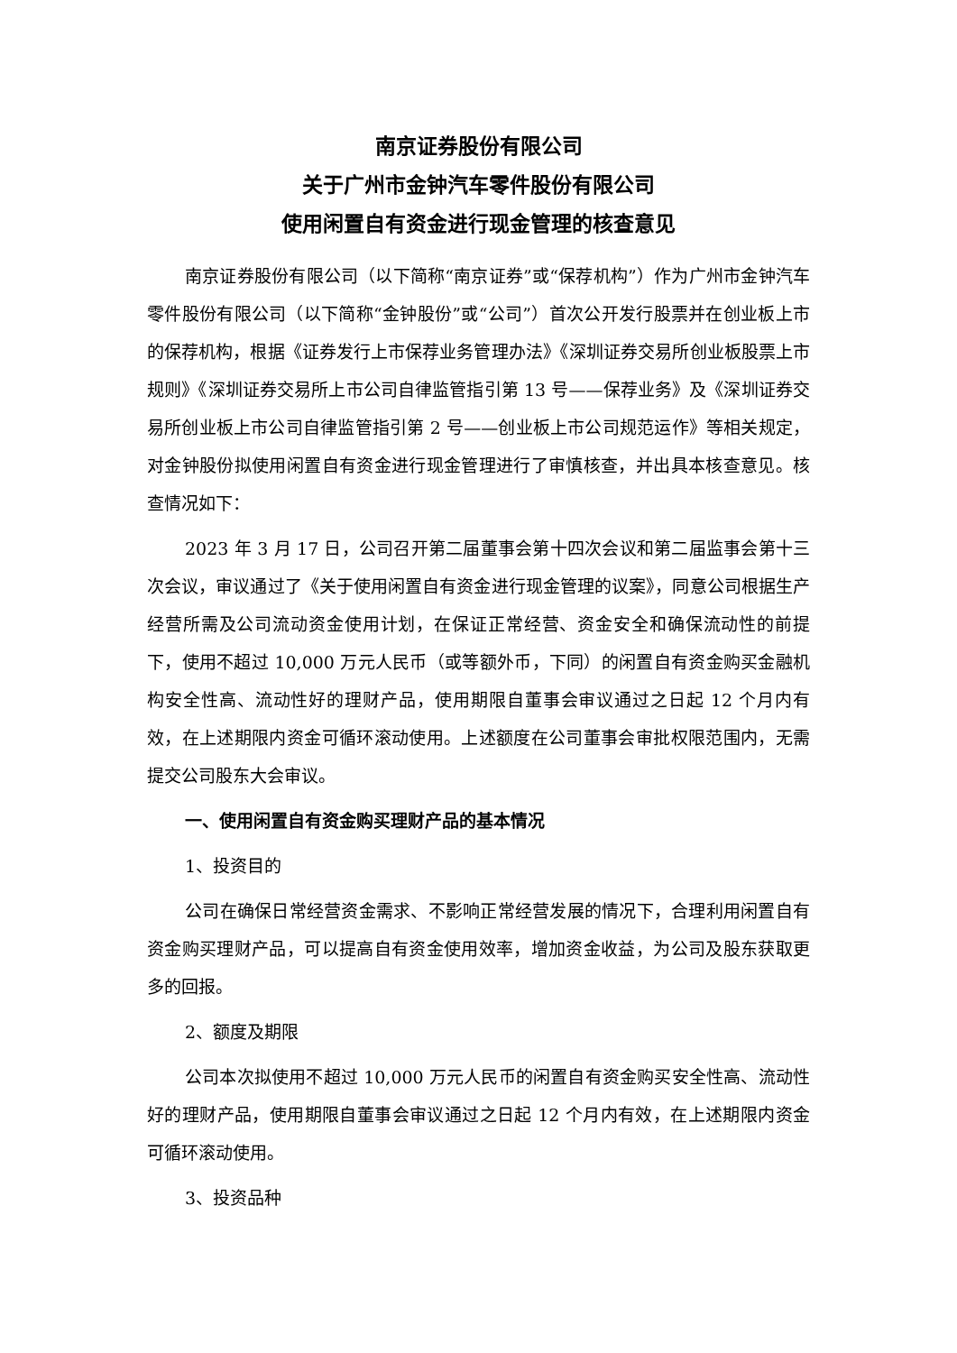南京证券股份有限公司
关于广州市金钟汽车零件股份有限公司
使用闲置自有资金进行现金管理的核查意见
南京证券股份有限公司（以下简称“南京证券”或“保荐机构”）作为广州市金钟汽车零件股份有限公司（以下简称“金钟股份”或“公司”）首次公开发行股票并在创业板上市的保荐机构，根据《证券发行上市保荐业务管理办法》《深圳证券交易所创业板股票上市规则》《深圳证券交易所上市公司自律监管指引第 13 号——保荐业务》及《深圳证券交易所创业板上市公司自律监管指引第 2 号——创业板上市公司规范运作》等相关规定，对金钟股份拟使用闲置自有资金进行现金管理进行了审慎核查，并出具本核查意见。核查情况如下：
2023 年 3 月 17 日，公司召开第二届董事会第十四次会议和第二届监事会第十三次会议，审议通过了《关于使用闲置自有资金进行现金管理的议案》，同意公司根据生产经营所需及公司流动资金使用计划，在保证正常经营、资金安全和确保流动性的前提下，使用不超过 10,000 万元人民币（或等额外币，下同）的闲置自有资金购买金融机构安全性高、流动性好的理财产品，使用期限自董事会审议通过之日起 12 个月内有效，在上述期限内资金可循环滚动使用。上述额度在公司董事会审批权限范围内，无需提交公司股东大会审议。
一、使用闲置自有资金购买理财产品的基本情况
1、投资目的
公司在确保日常经营资金需求、不影响正常经营发展的情况下，合理利用闲置自有资金购买理财产品，可以提高自有资金使用效率，增加资金收益，为公司及股东获取更多的回报。
2、额度及期限
公司本次拟使用不超过 10,000 万元人民币的闲置自有资金购买安全性高、流动性好的理财产品，使用期限自董事会审议通过之日起 12 个月内有效，在上述期限内资金可循环滚动使用。
3、投资品种